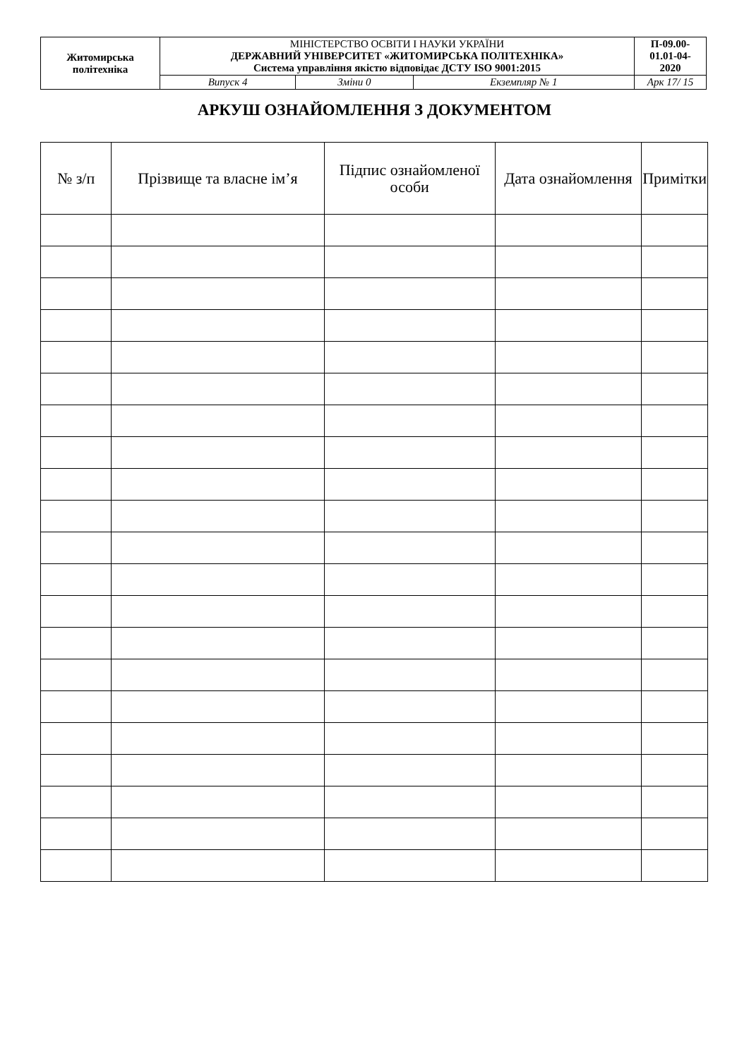| Житомирська політехніка | МІНІСТЕРСТВО ОСВІТИ І НАУКИ УКРАЇНИ ДЕРЖАВНИЙ УНІВЕРСИТЕТ «ЖИТОМИРСЬКА ПОЛІТЕХНІКА» Система управління якістю відповідає ДСТУ ISO 9001:2015 | | | П-09.00- 01.01-04- 2020 |
| | Випуск 4 | Зміни 0 | Екземпляр № 1 | Арк 17/ 15 |
АРКУШ ОЗНАЙОМЛЕННЯ З ДОКУМЕНТОМ
| № з/п | Прізвище та власне ім’я | Підпис ознайомленої особи | Дата ознайомлення | Примітки |
| --- | --- | --- | --- | --- |